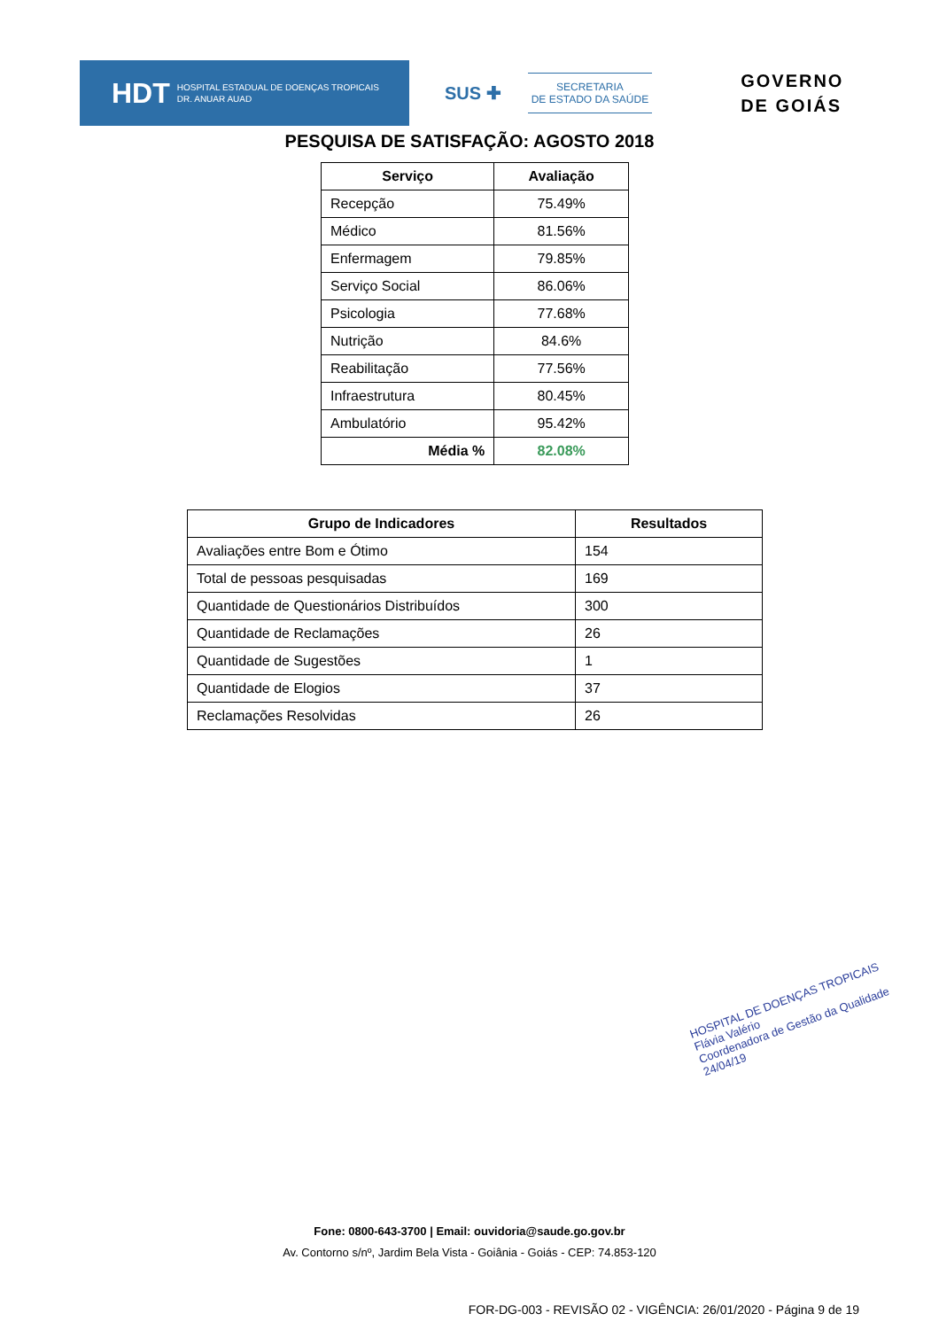HDT HOSPITAL ESTADUAL DE DOENÇAS TROPICAIS
DR. ANUAR AUAD
SUS ✚
SECRETARIA
DE ESTADO DA SAÚDE
GOVERNO
DE GOIÁS
PESQUISA DE SATISFAÇÃO: AGOSTO 2018
| Serviço | Avaliação |
| --- | --- |
| Recepção | 75.49% |
| Médico | 81.56% |
| Enfermagem | 79.85% |
| Serviço Social | 86.06% |
| Psicologia | 77.68% |
| Nutrição | 84.6% |
| Reabilitação | 77.56% |
| Infraestrutura | 80.45% |
| Ambulatório | 95.42% |
| Média % | 82.08% |
| Grupo de Indicadores | Resultados |
| --- | --- |
| Avaliações entre Bom e Ótimo | 154 |
| Total de pessoas pesquisadas | 169 |
| Quantidade de Questionários Distribuídos | 300 |
| Quantidade de Reclamações | 26 |
| Quantidade de Sugestões | 1 |
| Quantidade de Elogios | 37 |
| Reclamações Resolvidas | 26 |
HOSPITAL DE DOENÇAS TROPICAIS
Flávia Valério
Coordenadora de Gestão da Qualidade
24/04/19
Fone: 0800-643-3700 | Email: ouvidoria@saude.go.gov.br
Av. Contorno s/nº, Jardim Bela Vista - Goiânia - Goiás - CEP: 74.853-120
FOR-DG-003 - REVISÃO 02 - VIGÊNCIA: 26/01/2020 - Página 9 de 19